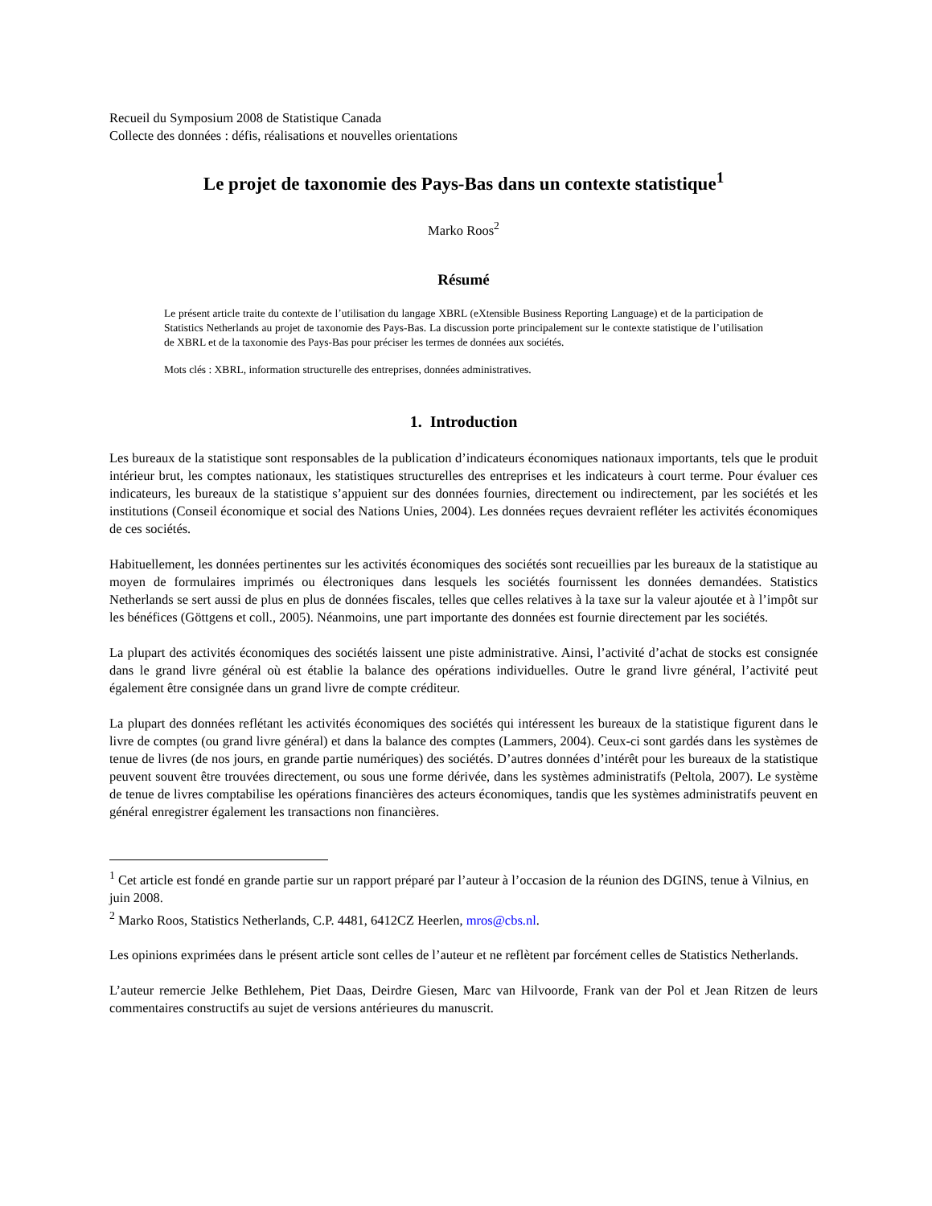Recueil du Symposium 2008 de Statistique Canada
Collecte des données : défis, réalisations et nouvelles orientations
Le projet de taxonomie des Pays-Bas dans un contexte statistique<sup>1</sup>
Marko Roos<sup>2</sup>
Résumé
Le présent article traite du contexte de l’utilisation du langage XBRL (eXtensible Business Reporting Language) et de la participation de Statistics Netherlands au projet de taxonomie des Pays-Bas. La discussion porte principalement sur le contexte statistique de l’utilisation de XBRL et de la taxonomie des Pays-Bas pour préciser les termes de données aux sociétés.
Mots clés : XBRL, information structurelle des entreprises, données administratives.
1. Introduction
Les bureaux de la statistique sont responsables de la publication d’indicateurs économiques nationaux importants, tels que le produit intérieur brut, les comptes nationaux, les statistiques structurelles des entreprises et les indicateurs à court terme. Pour évaluer ces indicateurs, les bureaux de la statistique s’appuient sur des données fournies, directement ou indirectement, par les sociétés et les institutions (Conseil économique et social des Nations Unies, 2004). Les données reçues devraient refléter les activités économiques de ces sociétés.
Habituellement, les données pertinentes sur les activités économiques des sociétés sont recueillies par les bureaux de la statistique au moyen de formulaires imprimés ou électroniques dans lesquels les sociétés fournissent les données demandées. Statistics Netherlands se sert aussi de plus en plus de données fiscales, telles que celles relatives à la taxe sur la valeur ajoutée et à l’impôt sur les bénéfices (Göttgens et coll., 2005). Néanmoins, une part importante des données est fournie directement par les sociétés.
La plupart des activités économiques des sociétés laissent une piste administrative. Ainsi, l’activité d’achat de stocks est consignée dans le grand livre général où est établie la balance des opérations individuelles. Outre le grand livre général, l’activité peut également être consignée dans un grand livre de compte créditeur.
La plupart des données reflétant les activités économiques des sociétés qui intéressent les bureaux de la statistique figurent dans le livre de comptes (ou grand livre général) et dans la balance des comptes (Lammers, 2004). Ceux-ci sont gardés dans les systèmes de tenue de livres (de nos jours, en grande partie numériques) des sociétés. D’autres données d’intérêt pour les bureaux de la statistique peuvent souvent être trouvées directement, ou sous une forme dérivée, dans les systèmes administratifs (Peltola, 2007). Le système de tenue de livres comptabilise les opérations financières des acteurs économiques, tandis que les systèmes administratifs peuvent en général enregistrer également les transactions non financières.
<sup>1</sup> Cet article est fondé en grande partie sur un rapport préparé par l’auteur à l’occasion de la réunion des DGINS, tenue à Vilnius, en juin 2008.
<sup>2</sup> Marko Roos, Statistics Netherlands, C.P. 4481, 6412CZ Heerlen, mros@cbs.nl.
Les opinions exprimées dans le présent article sont celles de l’auteur et ne reflètent par forcément celles de Statistics Netherlands.
L’auteur remercie Jelke Bethlehem, Piet Daas, Deirdre Giesen, Marc van Hilvoorde, Frank van der Pol et Jean Ritzen de leurs commentaires constructifs au sujet de versions antérieures du manuscrit.